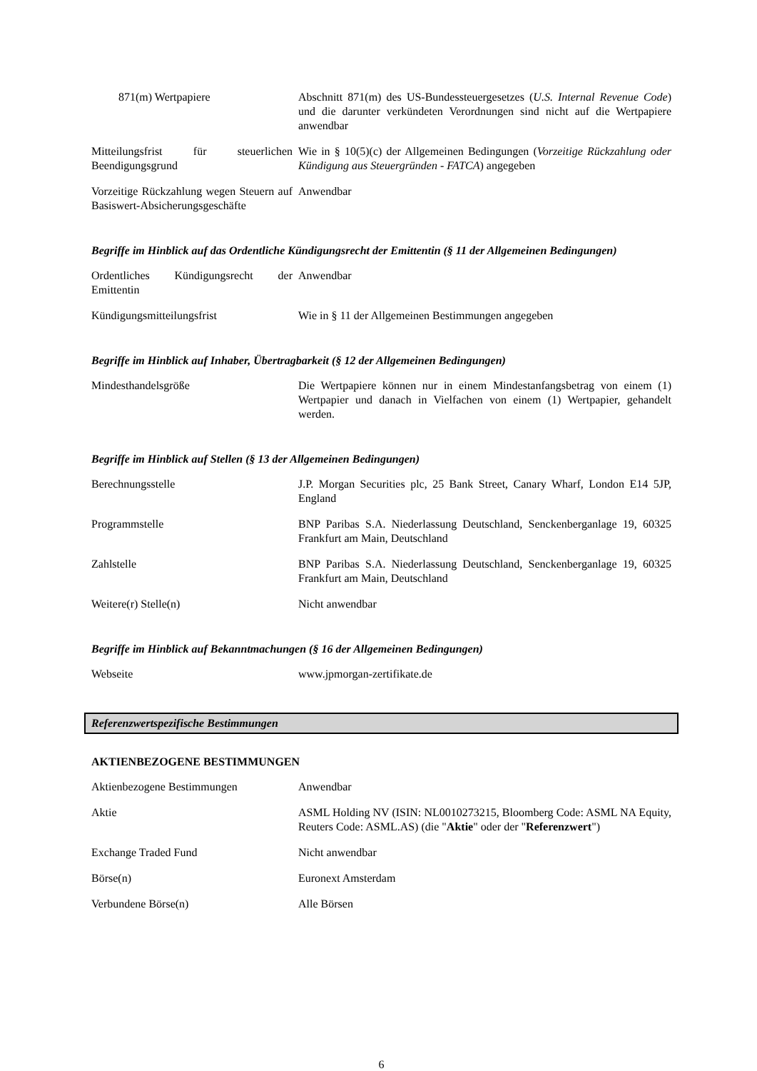| 871(m) Wertpapiere | Abschnitt 871(m) des US-Bundessteuergesetzes ( U.S. Internal Revenue Code ) und die darunter verkündeten Verordnungen sind nicht auf die Wertpapiere anwendbar |
| Mitteilungsfrist für steuerlichen Beendigungsgrund | Wie in § 10(5)(c) der Allgemeinen Bedingungen ( Vorzeitige Rückzahlung oder Kündigung aus Steuergründen - FATCA ) angegeben |
| Vorzeitige Rückzahlung wegen Steuern auf Basiswert-Absicherungsgeschäfte | Anwendbar |
Begriffe im Hinblick auf das Ordentliche Kündigungsrecht der Emittentin (§ 11 der Allgemeinen Bedingungen)
| Ordentliches Kündigungsrecht der Emittentin | Anwendbar |
| Kündigungsmitteilungsfrist | Wie in § 11 der Allgemeinen Bestimmungen angegeben |
Begriffe im Hinblick auf Inhaber, Übertragbarkeit (§ 12 der Allgemeinen Bedingungen)
| Mindesthandelsgröße | Die Wertpapiere können nur in einem Mindestanfangsbetrag von einem (1) Wertpapier und danach in Vielfachen von einem (1) Wertpapier, gehandelt werden. |
Begriffe im Hinblick auf Stellen (§ 13 der Allgemeinen Bedingungen)
| Berechnungsstelle | J.P. Morgan Securities plc, 25 Bank Street, Canary Wharf, London E14 5JP, England |
| Programmstelle | BNP Paribas S.A. Niederlassung Deutschland, Senckenberganlage 19, 60325 Frankfurt am Main, Deutschland |
| Zahlstelle | BNP Paribas S.A. Niederlassung Deutschland, Senckenberganlage 19, 60325 Frankfurt am Main, Deutschland |
| Weitere(r) Stelle(n) | Nicht anwendbar |
Begriffe im Hinblick auf Bekanntmachungen (§ 16 der Allgemeinen Bedingungen)
| Webseite | www.jpmorgan-zertifikate.de |
Referenzwertspezifische Bestimmungen
AKTIENBEZOGENE BESTIMMUNGEN
| Aktienbezogene Bestimmungen | Anwendbar |
| Aktie | ASML Holding NV (ISIN: NL0010273215, Bloomberg Code: ASML NA Equity, Reuters Code: ASML.AS) (die " Aktie " oder der " Referenzwert ") |
| Exchange Traded Fund | Nicht anwendbar |
| Börse(n) | Euronext Amsterdam |
| Verbundene Börse(n) | Alle Börsen |
6